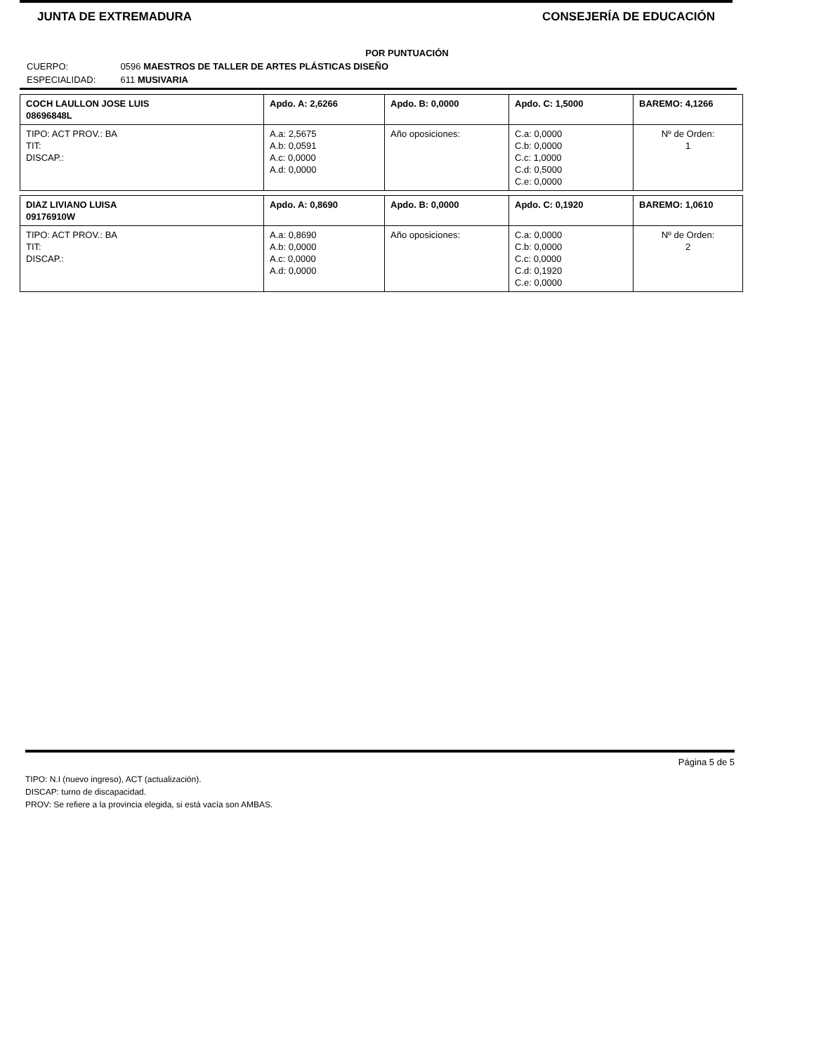JUNTA DE EXTREMADURA CONSEJERÍA DE EDUCACIÓN
POR PUNTUACIÓN
CUERPO: 0596 MAESTROS DE TALLER DE ARTES PLÁSTICAS DISEÑO
ESPECIALIDAD: 611 MUSIVARIA
| COCH LAULLON JOSE LUIS 08696848L | Apdo. A: 2,6266 | Apdo. B: 0,0000 | Apdo. C: 1,5000 | BAREMO: 4,1266 |
| TIPO: ACT PROV.: BA TIT: DISCAP.: | A.a: 2,5675 A.b: 0,0591 A.c: 0,0000 A.d: 0,0000 | Año oposiciones: | C.a: 0,0000 C.b: 0,0000 C.c: 1,0000 C.d: 0,5000 C.e: 0,0000 | Nº de Orden: 1 |
| DIAZ LIVIANO LUISA 09176910W | Apdo. A: 0,8690 | Apdo. B: 0,0000 | Apdo. C: 0,1920 | BAREMO: 1,0610 |
| TIPO: ACT PROV.: BA TIT: DISCAP.: | A.a: 0,8690 A.b: 0,0000 A.c: 0,0000 A.d: 0,0000 | Año oposiciones: | C.a: 0,0000 C.b: 0,0000 C.c: 0,0000 C.d: 0,1920 C.e: 0,0000 | Nº de Orden: 2 |
Página 5 de 5
TIPO: N.I (nuevo ingreso), ACT (actualización).
DISCAP: turno de discapacidad.
PROV: Se refiere a la provincia elegida, si está vacía son AMBAS.